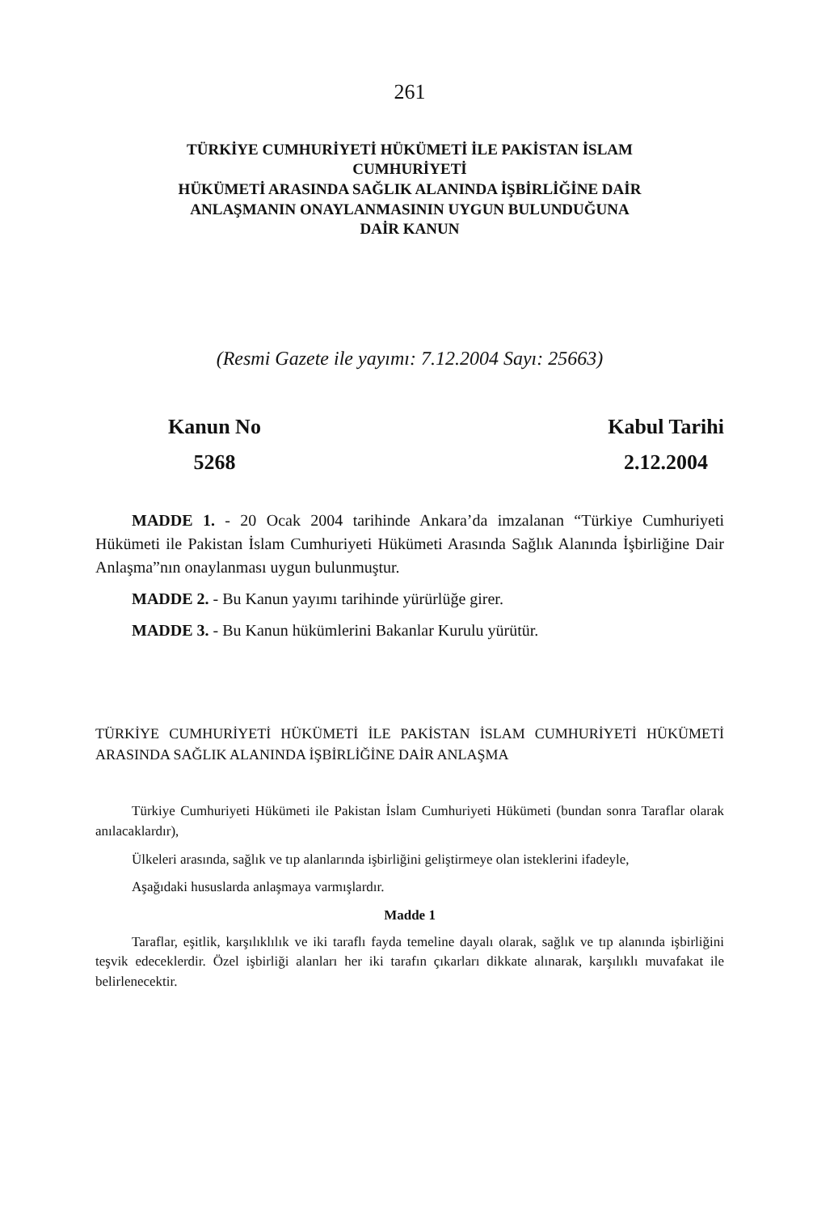261
TÜRKİYE CUMHURİYETİ HÜKÜMETİ İLE PAKİSTAN İSLAM
CUMHURİYETİ
HÜKÜMETİ ARASINDA SAĞLIK ALANINDA İŞBİRLİĞİNE DAİR
ANLAŞMANIN ONAYLANMASININ UYGUN BULUNDUĞUNA
DAİR KANUN
(Resmi Gazete ile yayımı: 7.12.2004 Sayı: 25663)
Kanun No
5268
Kabul Tarihi
2.12.2004
MADDE 1. - 20 Ocak 2004 tarihinde Ankara’da imzalanan “Türkiye Cumhuriyeti Hükümeti ile Pakistan İslam Cumhuriyeti Hükümeti Arasında Sağlık Alanında İşbirliğine Dair Anlaşma”nın onaylanması uygun bulunmuştur.
MADDE 2. - Bu Kanun yayımı tarihinde yürürlüğe girer.
MADDE 3. - Bu Kanun hükümlerini Bakanlar Kurulu yürütür.
TÜRKİYE CUMHURİYETİ HÜKÜMETİ İLE PAKİSTAN İSLAM CUMHURİYETİ HÜKÜMETİ ARASINDA SAĞLIK ALANINDA İŞBİRLİĞİNE DAİR ANLAŞMA
Türkiye Cumhuriyeti Hükümeti ile Pakistan İslam Cumhuriyeti Hükümeti (bundan sonra Taraflar olarak anılacaklardır),
Ülkeleri arasında, sağlık ve tıp alanlarında işbirliğini geliştirmeye olan isteklerini ifadeyle,
Aşağıdaki hususlarda anlaşmaya varmışlardır.
Madde 1
Taraflar, eşitlik, karşılıklılık ve iki taraflı fayda temeline dayalı olarak, sağlık ve tıp alanında işbirliğini teşvik edeceklerdir. Özel işbirliği alanları her iki tarafın çıkarları dikkate alınarak, karşılıklı muvafakat ile belirlenecektir.